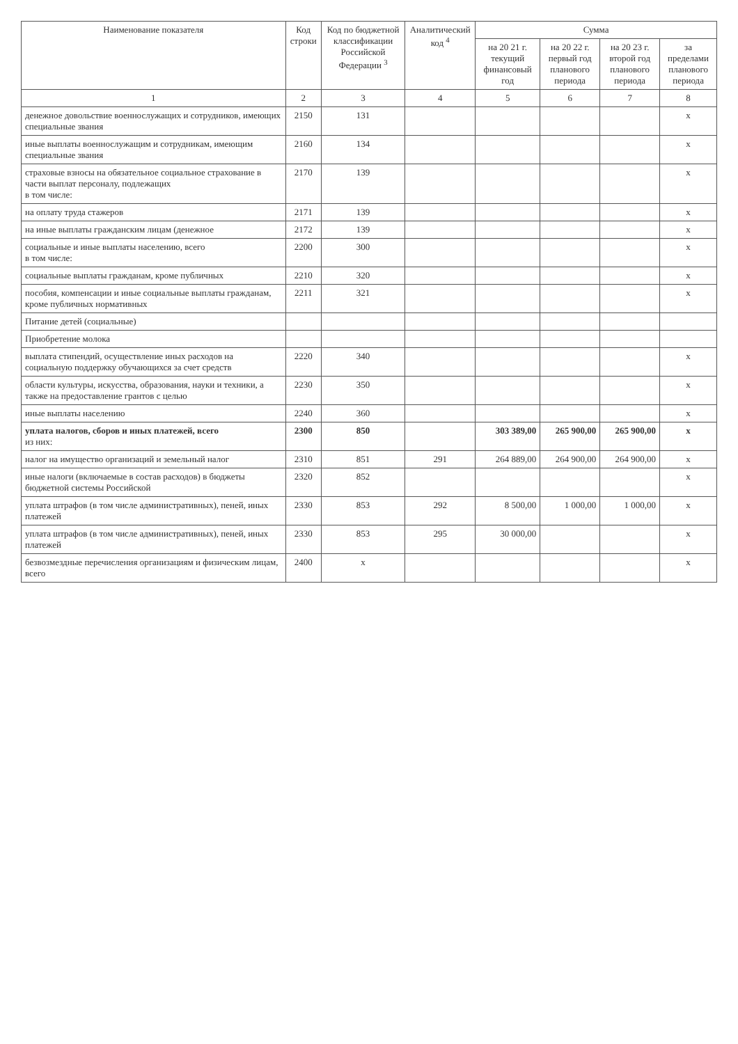| Наименование показателя | Код строки | Код по бюджетной классификации Российской Федерации <sup>3</sup> | Аналитический код <sup>4</sup> | Сумма | | | |
| --- | --- | --- | --- | --- | --- | --- | --- |
| | | | | на 20 21 г. текущий финансовый год | на 20 22 г. первый год планового периода | на 20 23 г. второй год планового периода | за пределами планового периода |
| 1 | 2 | 3 | 4 | 5 | 6 | 7 | 8 |
| денежное довольствие военнослужащих и сотрудников, имеющих специальные звания | 2150 | 131 | | | | | x |
| иные выплаты военнослужащим и сотрудникам, имеющим специальные звания | 2160 | 134 | | | | | x |
| страховые взносы на обязательное социальное страхование в части выплат персоналу, подлежащих в том числе: | 2170 | 139 | | | | | x |
| на оплату труда стажеров | 2171 | 139 | | | | | x |
| на иные выплаты гражданским лицам (денежное | 2172 | 139 | | | | | x |
| социальные и иные выплаты населению, всего в том числе: | 2200 | 300 | | | | | x |
| социальные выплаты гражданам, кроме публичных | 2210 | 320 | | | | | x |
| пособия, компенсации и иные социальные выплаты гражданам, кроме публичных нормативных | 2211 | 321 | | | | | x |
| Питание детей (социальные) | | | | | | | |
| Приобретение молока | | | | | | | |
| выплата стипендий, осуществление иных расходов на социальную поддержку обучающихся за счет средств | 2220 | 340 | | | | | x |
| области культуры, искусства, образования, науки и техники, а также на предоставление грантов с целью | 2230 | 350 | | | | | x |
| иные выплаты населению | 2240 | 360 | | | | | x |
| уплата налогов, сборов и иных платежей, всего из них: | 2300 | 850 | | 303 389,00 | 265 900,00 | 265 900,00 | x |
| налог на имущество организаций и земельный налог | 2310 | 851 | 291 | 264 889,00 | 264 900,00 | 264 900,00 | x |
| иные налоги (включаемые в состав расходов) в бюджеты бюджетной системы Российской | 2320 | 852 | | | | | x |
| уплата штрафов (в том числе административных), пеней, иных платежей | 2330 | 853 | 292 | 8 500,00 | 1 000,00 | 1 000,00 | x |
| уплата штрафов (в том числе административных), пеней, иных платежей | 2330 | 853 | 295 | 30 000,00 | | | x |
| безвозмездные перечисления организациям и физическим лицам, всего | 2400 | x | | | | | x |